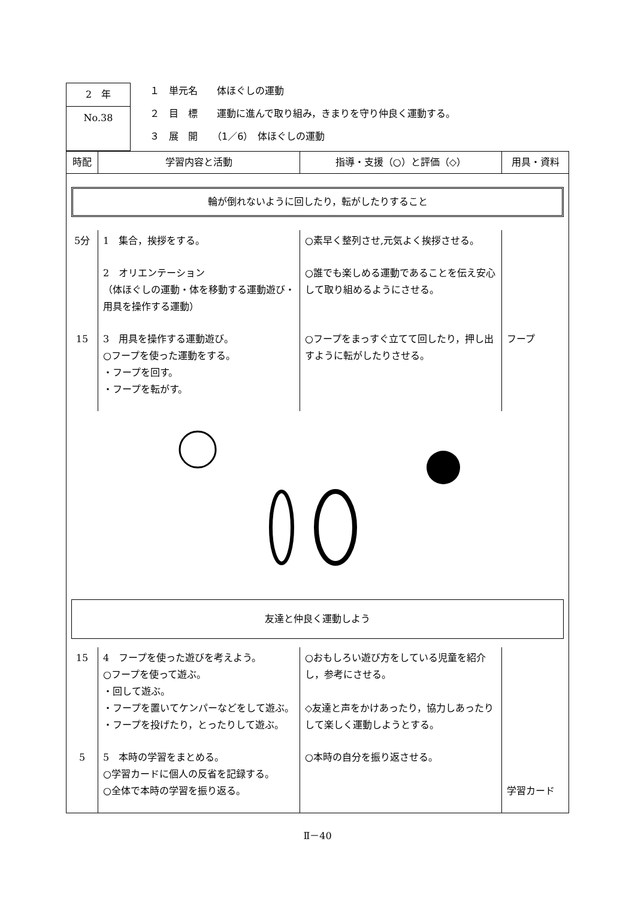2　年
No.38
１　単元名　　体ほぐしの運動
２　目　標　　運動に進んで取り組み，きまりを守り仲良く運動する。
３　展　開　　（1／6）　体ほぐしの運動
| 時配 | 学習内容と活動 | 指導・支援（○）と評価（◇） | 用具・資料 |
| --- | --- | --- | --- |
| 輪が倒れないように回したり，転がしたりすること | | | |
| 5分 | 1 集合，挨拶をする。 | ○素早く整列させ,元気よく挨拶させる。 | |
| | 2 オリエンテーション （体ほぐしの運動・体を移動する運動遊び・用具を操作する運動） | ○誰でも楽しめる運動であることを伝え安心して取り組めるようにさせる。 | |
| 15 | 3 用具を操作する運動遊び。 ○フープを使った運動をする。 ・フープを回す。 ・フープを転がす。 | ○フープをまっすぐ立てて回したり，押し出すように転がしたりさせる。 | フープ |
| 友達と仲良く運動しよう | | | |
| 15 | 4 フープを使った遊びを考えよう。 ○フープを使って遊ぶ。 ・回して遊ぶ。 ・フープを置いてケンパーなどをして遊ぶ。 ・フープを投げたり，とったりして遊ぶ。 | ○おもしろい遊び方をしている児童を紹介し，参考にさせる。 ◇友達と声をかけあったり，協力しあったりして楽しく運動しようとする。 | |
| 5 | 5 本時の学習をまとめる。 ○学習カードに個人の反省を記録する。 ○全体で本時の学習を振り返る。 | ○本時の自分を振り返させる。 | 学習カード |
Ⅱ－40